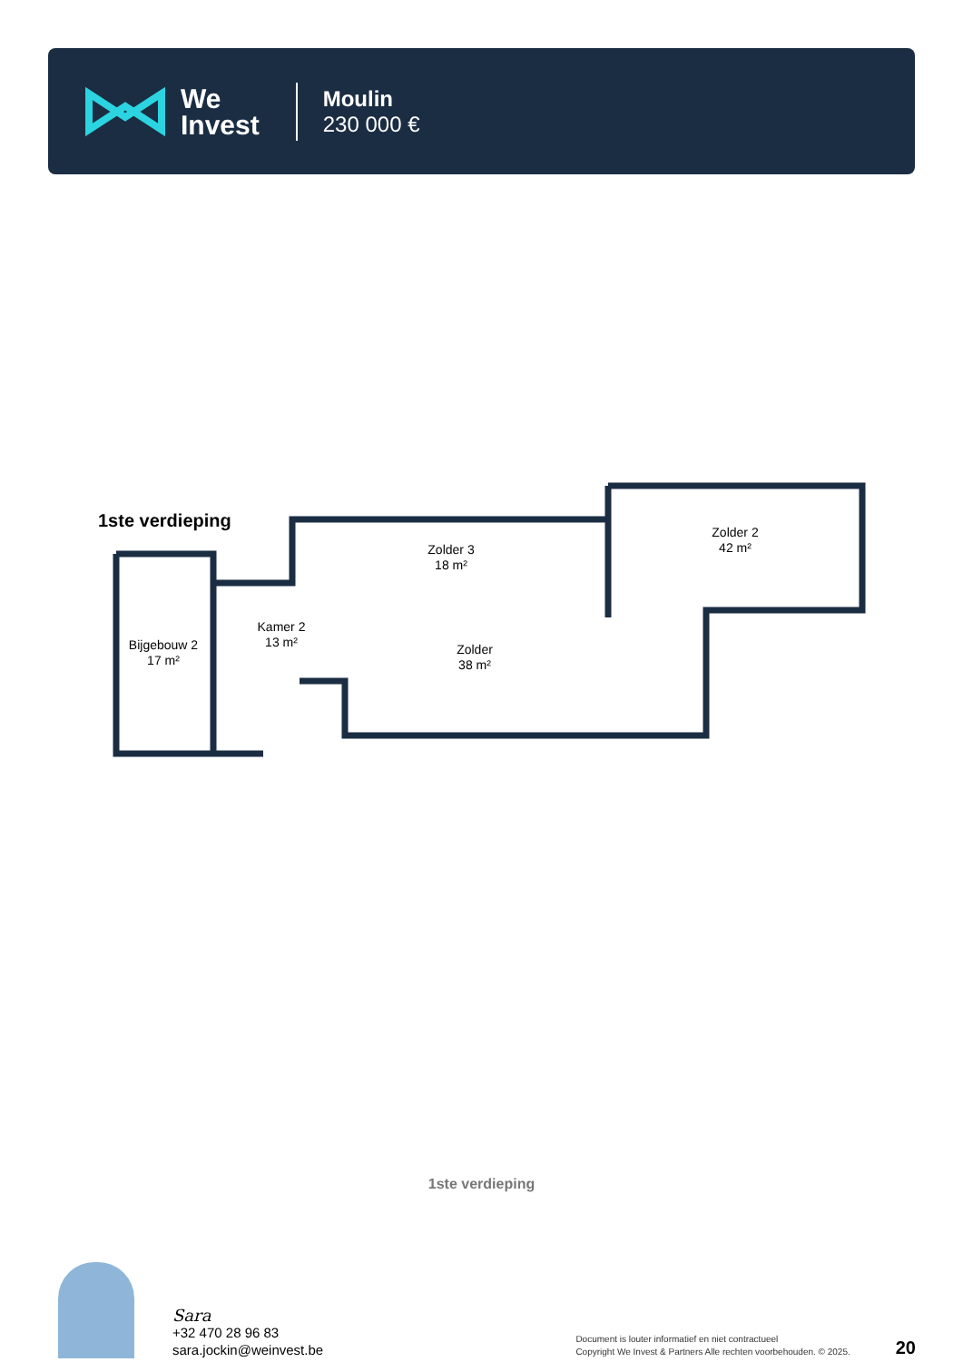We
Invest
Moulin
230 000 €
1ste verdieping
Bijgebouw 2
17 m²
Kamer 2
13 m²
Zolder 3
18 m²
Zolder
38 m²
Zolder 2
42 m²
1ste verdieping
Sara
+32 470 28 96 83
sara.jockin@weinvest.be
Document is louter informatief en niet contractueel
Copyright We Invest & Partners Alle rechten voorbehouden. © 2025.
20